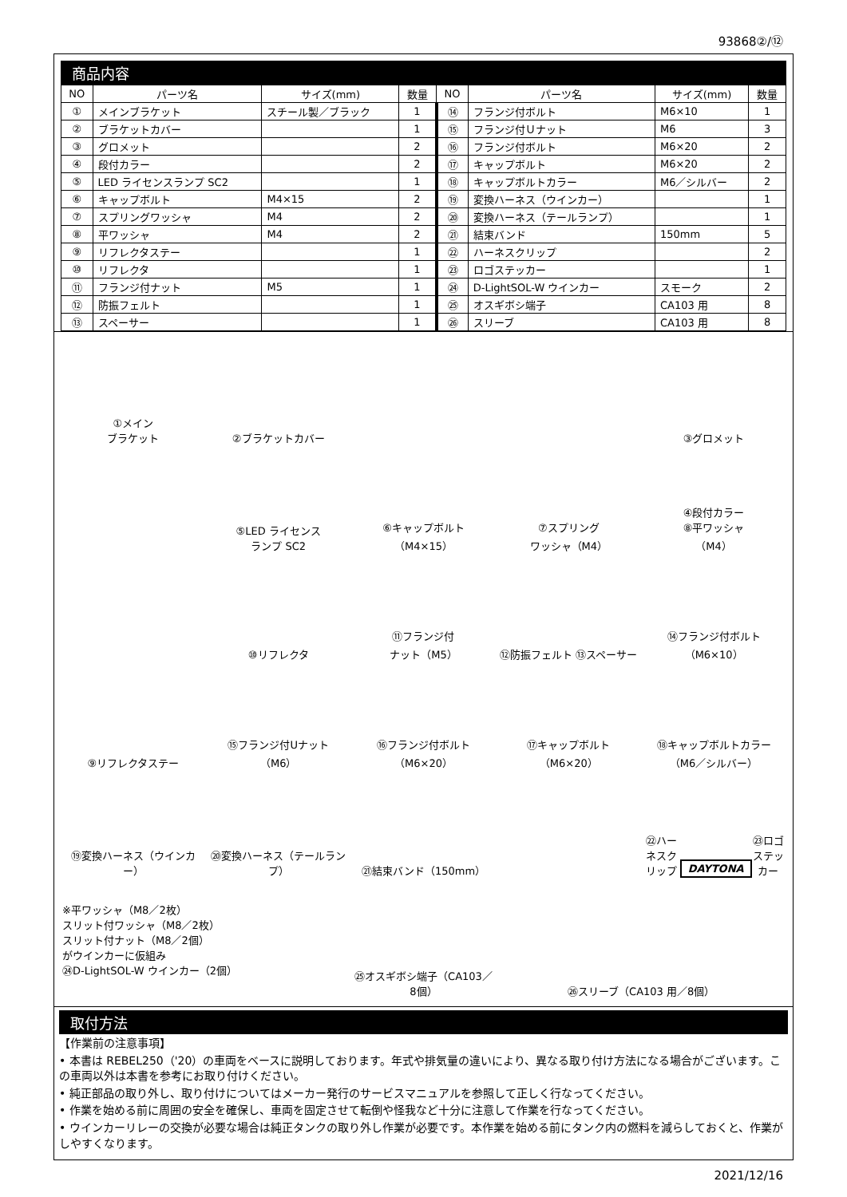93868②/⑫
商品内容
| NO | パーツ名 | サイズ(mm) | 数量 | NO | パーツ名 | サイズ(mm) | 数量 |
| --- | --- | --- | --- | --- | --- | --- | --- |
| ① | メインブラケット | スチール製／ブラック | 1 | ⑭ | フランジ付ボルト | M6×10 | 1 |
| ② | ブラケットカバー | | 1 | ⑮ | フランジ付Ｕナット | M6 | 3 |
| ③ | グロメット | | 2 | ⑯ | フランジ付ボルト | M6×20 | 2 |
| ④ | 段付カラー | | 2 | ⑰ | キャップボルト | M6×20 | 2 |
| ⑤ | LED ライセンスランプ SC2 | | 1 | ⑱ | キャップボルトカラー | M6／シルバー | 2 |
| ⑥ | キャップボルト | M4×15 | 2 | ⑲ | 変換ハーネス（ウインカー） | | 1 |
| ⑦ | スプリングワッシャ | M4 | 2 | ⑳ | 変換ハーネス（テールランプ） | | 1 |
| ⑧ | 平ワッシャ | M4 | 2 | ㉑ | 結束バンド | 150mm | 5 |
| ⑨ | リフレクタステー | | 1 | ㉒ | ハーネスクリップ | | 2 |
| ⑩ | リフレクタ | | 1 | ㉓ | ロゴステッカー | | 1 |
| ⑪ | フランジ付ナット | M5 | 1 | ㉔ | D-LightSOL-W ウインカー | スモーク | 2 |
| ⑫ | 防振フェルト | | 1 | ㉕ | オスギボシ端子 | CA103 用 | 8 |
| ⑬ | スペーサー | | 1 | ㉖ | スリーブ | CA103 用 | 8 |
①メイン
ブラケット
②ブラケットカバー
③グロメット
⑤LED ライセンス
ランプ SC2
⑥キャップボルト
（M4×15）
⑦スプリング
ワッシャ（M4）
④段付カラー
⑧平ワッシャ
（M4）
⑩リフレクタ
⑪フランジ付
ナット（M5）
⑫防振フェルト ⑬スペーサー
⑭フランジ付ボルト
（M6×10）
⑨リフレクタステー
⑮フランジ付Uナット
（M6）
⑯フランジ付ボルト
（M6×20）
⑰キャップボルト
（M6×20）
⑱キャップボルトカラー
（M6／シルバー）
⑲変換ハーネス（ウインカー）
⑳変換ハーネス（テールランプ）
㉑結束バンド（150mm）
㉒ハーネスクリップ
DAYTONA
㉓ロゴステッカー
※平ワッシャ（M8／2枚）
スリット付ワッシャ（M8／2枚）
スリット付ナット（M8／2個）
がウインカーに仮組み
㉔D-LightSOL-W ウインカー（2個）
㉕オスギボシ端子（CA103／8個）
㉖スリーブ（CA103 用／8個）
取付方法
【作業前の注意事項】
• 本書は REBEL250（'20）の車両をベースに説明しております。年式や排気量の違いにより、異なる取り付け方法になる場合がございます。この車両以外は本書を参考にお取り付けください。
• 純正部品の取り外し、取り付けについてはメーカー発行のサービスマニュアルを参照して正しく行なってください。
• 作業を始める前に周囲の安全を確保し、車両を固定させて転倒や怪我など十分に注意して作業を行なってください。
• ウインカーリレーの交換が必要な場合は純正タンクの取り外し作業が必要です。本作業を始める前にタンク内の燃料を減らしておくと、作業がしやすくなります。
2021/12/16